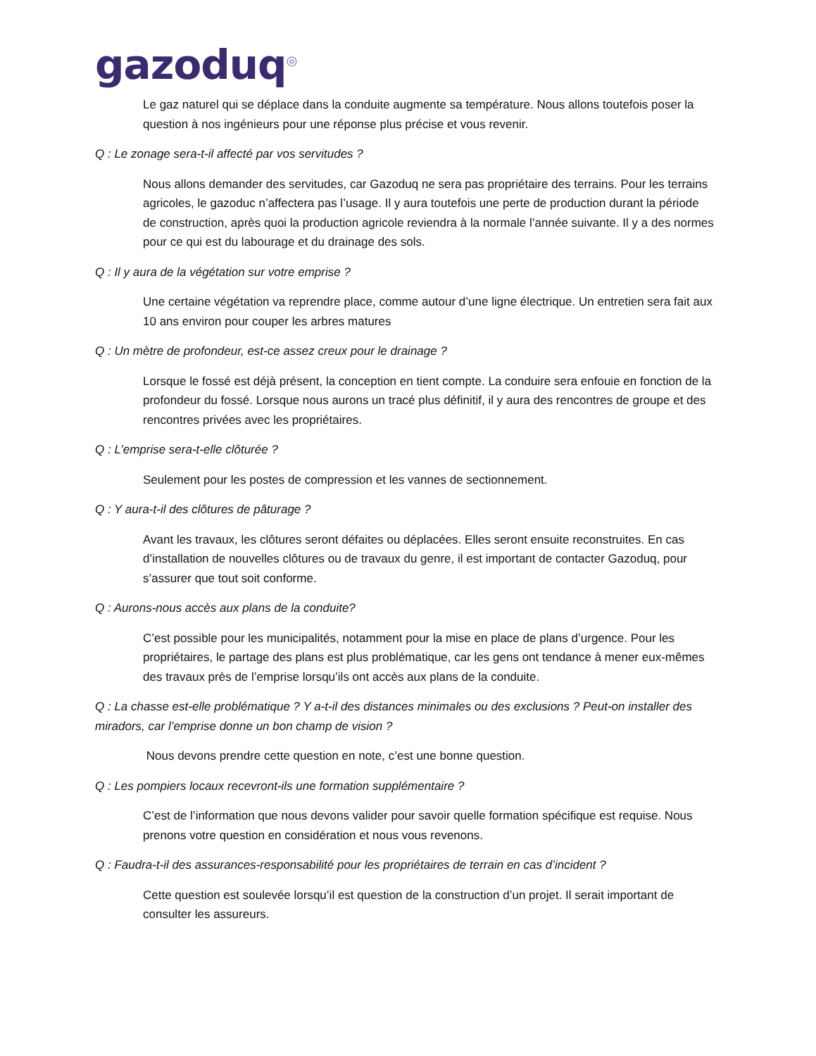gazoduq<sup>◎</sup>
Le gaz naturel qui se déplace dans la conduite augmente sa température. Nous allons toutefois poser la question à nos ingénieurs pour une réponse plus précise et vous revenir.
Q : Le zonage sera-t-il affecté par vos servitudes ?
Nous allons demander des servitudes, car Gazoduq ne sera pas propriétaire des terrains. Pour les terrains agricoles, le gazoduc n’affectera pas l’usage. Il y aura toutefois une perte de production durant la période de construction, après quoi la production agricole reviendra à la normale l’année suivante. Il y a des normes pour ce qui est du labourage et du drainage des sols.
Q : Il y aura de la végétation sur votre emprise ?
Une certaine végétation va reprendre place, comme autour d’une ligne électrique. Un entretien sera fait aux 10 ans environ pour couper les arbres matures
Q : Un mètre de profondeur, est-ce assez creux pour le drainage ?
Lorsque le fossé est déjà présent, la conception en tient compte. La conduire sera enfouie en fonction de la profondeur du fossé. Lorsque nous aurons un tracé plus définitif, il y aura des rencontres de groupe et des rencontres privées avec les propriétaires.
Q : L’emprise sera-t-elle clôturée ?
Seulement pour les postes de compression et les vannes de sectionnement.
Q : Y aura-t-il des clôtures de pâturage ?
Avant les travaux, les clôtures seront défaites ou déplacées. Elles seront ensuite reconstruites. En cas d’installation de nouvelles clôtures ou de travaux du genre, il est important de contacter Gazoduq, pour s’assurer que tout soit conforme.
Q : Aurons-nous accès aux plans de la conduite?
C’est possible pour les municipalités, notamment pour la mise en place de plans d’urgence. Pour les propriétaires, le partage des plans est plus problématique, car les gens ont tendance à mener eux-mêmes des travaux près de l’emprise lorsqu’ils ont accès aux plans de la conduite.
Q : La chasse est-elle problématique ? Y a-t-il des distances minimales ou des exclusions ? Peut-on installer des miradors, car l’emprise donne un bon champ de vision ?
Nous devons prendre cette question en note, c’est une bonne question.
Q : Les pompiers locaux recevront-ils une formation supplémentaire ?
C’est de l’information que nous devons valider pour savoir quelle formation spécifique est requise. Nous prenons votre question en considération et nous vous revenons.
Q : Faudra-t-il des assurances-responsabilité pour les propriétaires de terrain en cas d’incident ?
Cette question est soulevée lorsqu’il est question de la construction d’un projet. Il serait important de consulter les assureurs.